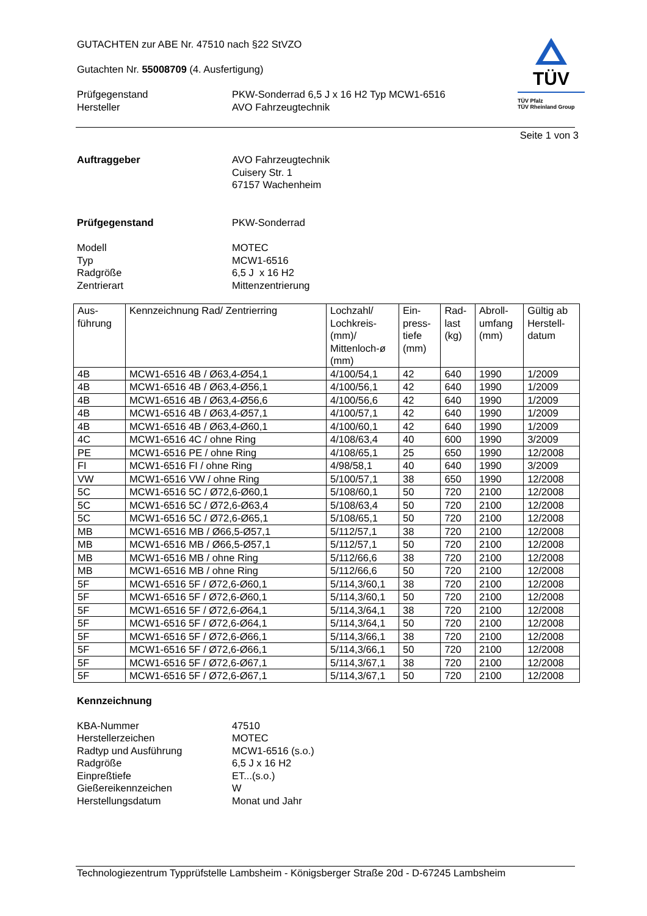GUTACHTEN zur ABE Nr. 47510 nach §22 StVZO
Gutachten Nr. 55008709 (4. Ausfertigung)
Prüfgegenstand
Hersteller PKW-Sonderrad 6,5 J x 16 H2 Typ MCW1-6516
AVO Fahrzeugtechnik
TÜV
TÜV Pfalz
TÜV Rheinland Group
Seite 1 von 3
Auftraggeber AVO Fahrzeugtechnik
Cuisery Str. 1
67157 Wachenheim
Prüfgegenstand PKW-Sonderrad
Modell
Typ
Radgröße
Zentrierart MOTEC
MCW1-6516
6,5 J x 16 H2
Mittenzentrierung
| Aus- führung | Kennzeichnung Rad/ Zentrierring | Lochzahl/ Lochkreis- (mm)/ Mittenloch-ø (mm) | Ein- press- tiefe (mm) | Rad- last (kg) | Abroll- umfang (mm) | Gültig ab Herstell- datum |
| --- | --- | --- | --- | --- | --- | --- |
| 4B | MCW1-6516 4B / Ø63,4-Ø54,1 | 4/100/54,1 | 42 | 640 | 1990 | 1/2009 |
| 4B | MCW1-6516 4B / Ø63,4-Ø56,1 | 4/100/56,1 | 42 | 640 | 1990 | 1/2009 |
| 4B | MCW1-6516 4B / Ø63,4-Ø56,6 | 4/100/56,6 | 42 | 640 | 1990 | 1/2009 |
| 4B | MCW1-6516 4B / Ø63,4-Ø57,1 | 4/100/57,1 | 42 | 640 | 1990 | 1/2009 |
| 4B | MCW1-6516 4B / Ø63,4-Ø60,1 | 4/100/60,1 | 42 | 640 | 1990 | 1/2009 |
| 4C | MCW1-6516 4C / ohne Ring | 4/108/63,4 | 40 | 600 | 1990 | 3/2009 |
| PE | MCW1-6516 PE / ohne Ring | 4/108/65,1 | 25 | 650 | 1990 | 12/2008 |
| FI | MCW1-6516 FI / ohne Ring | 4/98/58,1 | 40 | 640 | 1990 | 3/2009 |
| VW | MCW1-6516 VW / ohne Ring | 5/100/57,1 | 38 | 650 | 1990 | 12/2008 |
| 5C | MCW1-6516 5C / Ø72,6-Ø60,1 | 5/108/60,1 | 50 | 720 | 2100 | 12/2008 |
| 5C | MCW1-6516 5C / Ø72,6-Ø63,4 | 5/108/63,4 | 50 | 720 | 2100 | 12/2008 |
| 5C | MCW1-6516 5C / Ø72,6-Ø65,1 | 5/108/65,1 | 50 | 720 | 2100 | 12/2008 |
| MB | MCW1-6516 MB / Ø66,5-Ø57,1 | 5/112/57,1 | 38 | 720 | 2100 | 12/2008 |
| MB | MCW1-6516 MB / Ø66,5-Ø57,1 | 5/112/57,1 | 50 | 720 | 2100 | 12/2008 |
| MB | MCW1-6516 MB / ohne Ring | 5/112/66,6 | 38 | 720 | 2100 | 12/2008 |
| MB | MCW1-6516 MB / ohne Ring | 5/112/66,6 | 50 | 720 | 2100 | 12/2008 |
| 5F | MCW1-6516 5F / Ø72,6-Ø60,1 | 5/114,3/60,1 | 38 | 720 | 2100 | 12/2008 |
| 5F | MCW1-6516 5F / Ø72,6-Ø60,1 | 5/114,3/60,1 | 50 | 720 | 2100 | 12/2008 |
| 5F | MCW1-6516 5F / Ø72,6-Ø64,1 | 5/114,3/64,1 | 38 | 720 | 2100 | 12/2008 |
| 5F | MCW1-6516 5F / Ø72,6-Ø64,1 | 5/114,3/64,1 | 50 | 720 | 2100 | 12/2008 |
| 5F | MCW1-6516 5F / Ø72,6-Ø66,1 | 5/114,3/66,1 | 38 | 720 | 2100 | 12/2008 |
| 5F | MCW1-6516 5F / Ø72,6-Ø66,1 | 5/114,3/66,1 | 50 | 720 | 2100 | 12/2008 |
| 5F | MCW1-6516 5F / Ø72,6-Ø67,1 | 5/114,3/67,1 | 38 | 720 | 2100 | 12/2008 |
| 5F | MCW1-6516 5F / Ø72,6-Ø67,1 | 5/114,3/67,1 | 50 | 720 | 2100 | 12/2008 |
Kennzeichnung
KBA-Nummer
Herstellerzeichen
Radtyp und Ausführung
Radgröße
Einpreßtiefe
Gießereikennzeichen
Herstellungsdatum 47510
MOTEC
MCW1-6516 (s.o.)
6,5 J x 16 H2
ET...(s.o.)
W
Monat und Jahr
Technologiezentrum Typprüfstelle Lambsheim - Königsberger Straße 20d - D-67245 Lambsheim